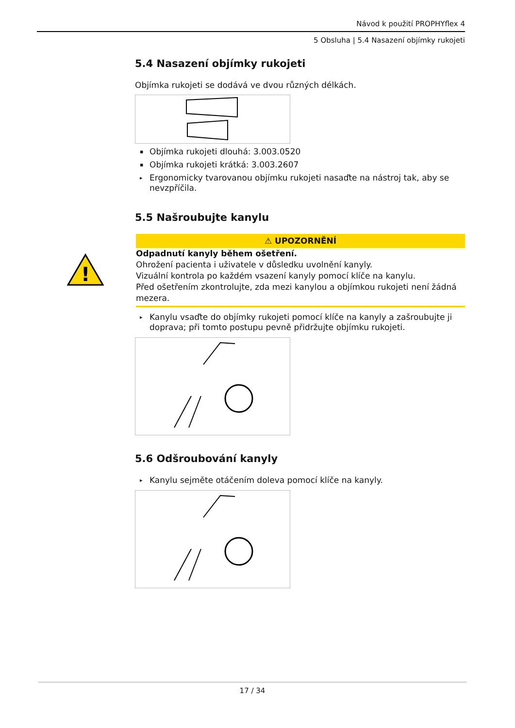Návod k použití PROPHYflex 4
5 Obsluha | 5.4 Nasazení objímky rukojeti
5.4 Nasazení objímky rukojeti
Objímka rukojeti se dodává ve dvou různých délkách.
▪ Objímka rukojeti dlouhá: 3.003.0520
▪ Objímka rukojeti krátká: 3.003.2607
▸ Ergonomicky tvarovanou objímku rukojeti nasaďte na nástroj tak, aby se nevzpříčila.
5.5 Našroubujte kanylu
!
⚠ UPOZORNĚNÍ
Odpadnutí kanyly během ošetření.
Ohrožení pacienta i uživatele v důsledku uvolnění kanyly.
Vizuální kontrola po každém vsazení kanyly pomocí klíče na kanylu.
Před ošetřením zkontrolujte, zda mezi kanylou a objímkou rukojeti není žádná mezera.
▸ Kanylu vsaďte do objímky rukojeti pomocí klíče na kanyly a zašroubujte ji doprava; při tomto postupu pevně přidržujte objímku rukojeti.
5.6 Odšroubování kanyly
▸ Kanylu sejměte otáčením doleva pomocí klíče na kanyly.
17 / 34